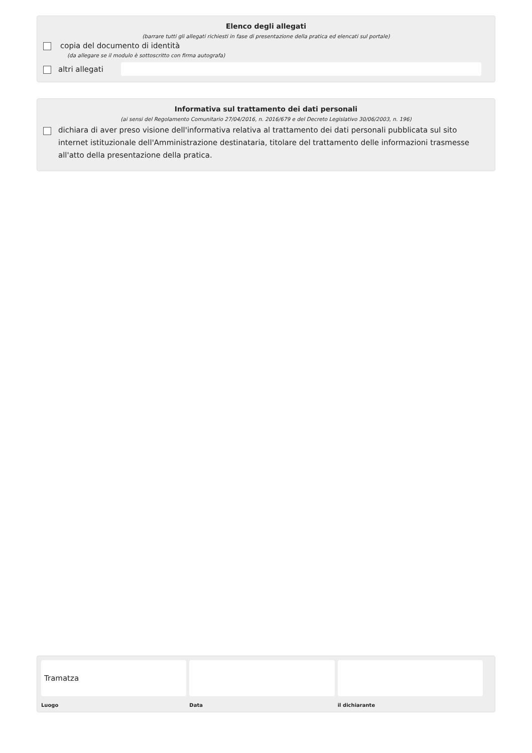Elenco degli allegati
(barrare tutti gli allegati richiesti in fase di presentazione della pratica ed elencati sul portale)
copia del documento di identità
(da allegare se il modulo è sottoscritto con firma autografa)
altri allegati
Informativa sul trattamento dei dati personali
(ai sensi del Regolamento Comunitario 27/04/2016, n. 2016/679 e del Decreto Legislativo 30/06/2003, n. 196)
dichiara di aver preso visione dell'informativa relativa al trattamento dei dati personali pubblicata sul sito internet istituzionale dell'Amministrazione destinataria, titolare del trattamento delle informazioni trasmesse all'atto della presentazione della pratica.
Tramatza
Luogo
Data il dichiarante